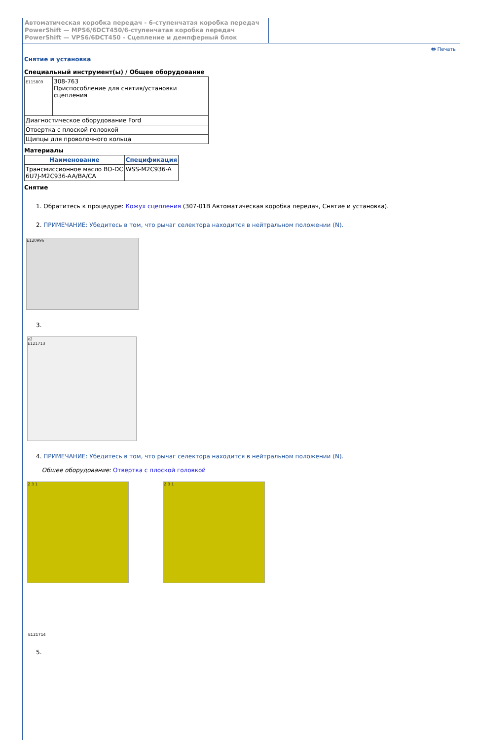Автоматическая коробка передач - 6-ступенчатая коробка передач PowerShift — MPS6/6DCT450/6-ступенчатая коробка передач PowerShift — VPS6/6DCT450 - Сцепление и демпферный блок
🖶 Печать
Снятие и установка
Специальный инструмент(ы) / Общее оборудование
| E115809 | 308-763 Приспособление для снятия/установки сцепления |
| Диагностическое оборудование Ford | |
| Отвертка с плоской головкой | |
| Щипцы для проволочного кольца | |
Материалы
| Наименование | Спецификация |
| --- | --- |
| Трансмиссионное масло BO-DC 6U7J-M2C936-AA/BA/CA | WSS-M2C936-A |
Снятие
1. Обратитесь к процедуре: Кожух сцепления (307-01B Автоматическая коробка передач, Снятие и установка).
2. ПРИМЕЧАНИЕ: Убедитесь в том, что рычаг селектора находится в нейтральном положении (N).
E120996
3.
x2
E121713
4. ПРИМЕЧАНИЕ: Убедитесь в том, что рычаг селектора находится в нейтральном положении (N).
Общее оборудование: Отвертка с плоской головкой
2 3 1 2 3 1
E121714
5.